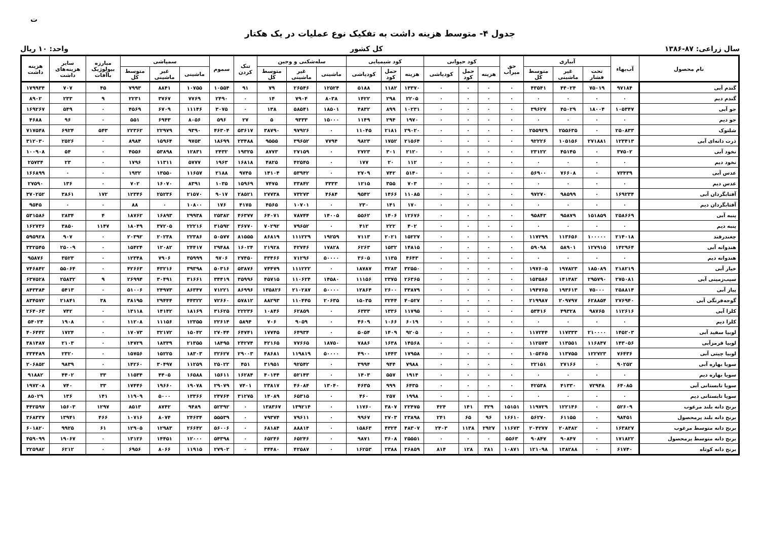ت
جدول ۴- متوسط هزینه داشت به تفکیک نوع عملیات در یک هکتار
سال زراعی: ۸۷-۱۳۸۶ کل کشور واحد: ۱۰ ریال
| نام محصول | آب‌بهاء | آبیاری | | | حق میراب | کود حیوانی | | | کود شیمیایی | | | سله‌شکنی و وجین | | | تنک کردن | سموم | سمپاشی | | | مبارزه بیولوژیک باآفات | سایر هزینه‌های داشت | هزینه داشت |
| --- | --- | --- | --- | --- | --- | --- | --- | --- | --- | --- | --- | --- | --- | --- | --- | --- | --- | --- | --- | --- | --- | --- |
| | | تحت فشار | غیر ماشینی | متوسط کل | | هزینه | حمل کود | کودپاشی | هزینه | حمل کود | کودپاشی | ماشینی | غیر ماشینی | متوسط کل | | | ماشینی | غیر ماشینی | متوسط کل | | | |
| گندم آبی | ۹۷۱۸۴ | ۷۵۰۱۹ | ۴۴۰۲۴ | ۴۳۵۴۱ | ۰ | ۰ | ۰ | ۰ | ۱۳۳۷۰ | ۱۱۸۲ | ۵۱۸۸ | ۱۲۵۲۴ | ۲۶۵۴۶ | ۷۹ | ۹۱ | ۱۰۵۵۴ | ۱۰۷۵۵ | ۸۸۴۱ | ۷۹۹۳ | ۴۵ | ۷۰۷ | ۱۷۹۹۳۴ |
| گندم دیم | ۰ | ۰ | ۰ | ۰ | ۰ | ۰ | ۰ | ۰ | ۲۲۰۵ | ۲۹۸ | ۱۴۲۲ | ۸۰۳۸ | ۷۹۰۴ | ۱۴ | ۰ | ۲۴۹۰ | ۷۷۶۹ | ۳۷۶۷ | ۲۲۳۱ | ۹ | ۲۳۳ | ۸۹۰۲ |
| جو آبی | ۱۰۵۳۴۷ | ۱۸۰۰۴ | ۴۵۰۲۹ | ۳۹۶۲۷ | ۰ | ۰ | ۰ | ۰ | ۱۰۲۳۱ | ۸۹۹ | ۴۸۳۲ | ۱۸۵۰۱ | ۵۸۵۴۱ | ۱۳۸ | ۰ | ۳۰۷۵ | ۱۱۱۴۶ | ۶۷۰۹ | ۴۵۶۹ | ۰ | ۵۴۹ | ۱۶۹۲۶۷ |
| جو دیم | ۰ | ۰ | ۰ | ۰ | ۰ | ۰ | ۰ | ۰ | ۱۹۷۰ | ۲۹۴ | ۱۱۴۹ | ۱۵۰۰۰ | ۹۳۳۳ | ۵ | ۲۷ | ۵۹۶ | ۸۰۵۶ | ۶۹۴۳ | ۵۵۱ | ۰ | ۹۶ | ۴۶۸۸ |
| شلتوک | ۲۵۰۸۳۳ | ۰ | ۲۵۵۶۳۵ | ۲۵۵۹۲۹ | ۰ | ۰ | ۰ | ۰ | ۲۹۰۲۰ | ۲۱۸۱ | ۱۱۰۴۵ | ۰ | ۹۷۹۲۶ | ۳۸۷۹۰ | ۵۳۶۱۷ | ۴۶۳۰۴ | ۹۳۹۰ | ۲۲۹۷۹ | ۲۲۳۶۲ | ۵۴۳ | ۶۹۲۴ | ۷۱۷۵۴۸ |
| ذرت دانه‌ای آبی | ۱۲۳۴۱۳ | ۲۷۱۸۸۱ | ۱۰۵۱۵۶ | ۹۲۲۲۶ | ۰ | ۰ | ۰ | ۰ | ۲۱۵۶۴ | ۱۷۵۲ | ۹۸۲۳ | ۷۷۹۴ | ۳۹۶۵۲ | ۹۵۵۵ | ۲۳۴۸۸ | ۱۸۶۹۹ | ۹۷۵۳ | ۱۵۹۶۴ | ۸۹۸۴ | ۰ | ۲۵۲۶ | ۳۱۲۰۳۰ |
| نخود آبی | ۳۷۵۰۲ | ۰ | ۴۵۱۴۵ | ۲۳۱۲۲ | ۰ | ۰ | ۰ | ۰ | ۲۱۲۰ | ۳۰۱ | ۲۷۲۳ | ۰ | ۲۷۱۵۹ | ۸۷۷۳ | ۱۹۳۲۵ | ۲۴۳۲ | ۱۲۸۳۱ | ۵۳۸۹۸ | ۴۵۵۶ | ۰ | ۵۴ | ۱۰۰۹۰۸ |
| نخود دیم | ۰ | ۰ | ۰ | ۰ | ۰ | ۰ | ۰ | ۰ | ۱۱۲ | ۲۰ | ۱۷۷ | ۰ | ۴۲۵۴۵ | ۴۸۲۵ | ۱۶۸۱۸ | ۱۹۶۳ | ۵۷۷۷ | ۱۱۳۱۱ | ۱۷۹۶ | ۰ | ۲۳ | ۲۵۷۳۴ |
| عدس آبی | ۷۳۴۳۹ | ۰ | ۷۶۶۰۸ | ۵۶۹۰۰ | ۰ | ۰ | ۰ | ۰ | ۵۱۴۰ | ۷۴۲ | ۲۷۰۹ | ۰ | ۵۳۹۴۲ | ۱۴۱۰۴ | ۹۷۴۵ | ۲۱۸۸ | ۱۱۶۵۷ | ۱۳۵۵۰ | ۱۹۳۲ | ۰ | ۰ | ۱۶۶۸۹۹ |
| عدس دیم | ۰ | ۰ | ۰ | ۰ | ۰ | ۰ | ۰ | ۰ | ۷۰۳ | ۳۵۵ | ۱۲۱۵ | ۳۳۳۳ | ۳۳۸۴۲ | ۷۴۷۵ | ۱۵۹۶۹ | ۱۰۳۵ | ۸۳۹۱ | ۱۶۰۷۰ | ۷۰۲ | ۰ | ۱۳۶ | ۲۷۵۹۰ |
| آفتابگردان آبی | ۱۶۹۲۳۴ | ۰ | ۹۸۵۹۹ | ۹۷۲۷۰ | ۰ | ۰ | ۰ | ۰ | ۱۱۰۸۵ | ۱۴۶۶ | ۹۵۴۲ | ۴۶۸۴ | ۷۳۲۷۳ | ۲۷۷۳۸ | ۲۸۵۲۱ | ۹۰۱۷ | ۲۱۵۷۰ | ۲۵۲۳۶ | ۱۲۳۴۶ | ۱۷۲ | ۳۸۶۱ | ۳۷۰۲۵۲ |
| آفتابگردان دیم | ۰ | ۰ | ۰ | ۰ | ۰ | ۰ | ۰ | ۰ | ۱۷۰ | ۱۴۱ | ۲۳۰ | ۰ | ۱۰۷۰۱ | ۴۵۶۵ | ۴۱۷۵ | ۱۷۶ | ۱۰۸۰۰ | ۰ | ۸۸ | ۰ | ۰ | ۹۵۴۵ |
| پنبه آبی | ۲۵۸۶۶۹ | ۱۵۱۸۵۹ | ۹۵۸۷۹ | ۹۵۸۴۳ | ۰ | ۰ | ۰ | ۰ | ۱۲۶۷۶ | ۱۴۰۶ | ۵۵۶۲ | ۱۴۰۰۵ | ۷۸۷۴۴ | ۶۴۰۷۱ | ۴۶۳۷۷ | ۲۵۳۸۲ | ۲۹۹۳۸ | ۱۶۸۹۳ | ۱۸۷۶۲ | ۴ | ۲۸۳۴ | ۵۳۱۵۸۶ |
| پنبه دیم | ۰ | ۰ | ۰ | ۰ | ۰ | ۰ | ۰ | ۰ | ۴۰۲ | ۲۲۲ | ۴۱۲ | ۰ | ۷۹۶۵۲ | ۷۰۲۹۲ | ۳۶۷۷۰ | ۳۱۵۹۲ | ۲۲۲۱۶ | ۳۷۲۰۵ | ۱۸۰۴۹ | ۱۱۴۷ | ۳۸۵۰ | ۱۶۲۷۳۶ |
| چغندرقند | ۲۱۴۰۱۸ | ۱۰۰۰۰۰ | ۱۱۳۶۵۶ | ۱۱۷۲۹۹ | ۰ | ۰ | ۰ | ۰ | ۱۵۲۲۷ | ۲۰۲۱ | ۷۱۱۳ | ۱۹۲۵۹ | ۱۱۱۲۲۹ | ۸۶۸۱۹ | ۸۱۵۵۵ | ۵۰۵۷۷ | ۲۲۳۸۶ | ۲۰۲۳۸ | ۲۰۳۹۲ | ۰ | ۹۰۷ | ۵۹۵۹۲۸ |
| هندوانه آبی | ۱۴۲۹۶۴ | ۱۲۷۹۱۵ | ۵۸۹۰۱ | ۵۹۰۹۸ | ۰ | ۰ | ۰ | ۰ | ۱۴۸۱۵ | ۱۵۳۲ | ۶۲۶۳ | ۱۷۸۲۸ | ۴۲۷۴۶ | ۲۱۹۲۸ | ۱۶۰۲۴ | ۲۹۴۸۸ | ۲۴۴۱۷ | ۱۲۰۸۲ | ۱۵۴۲۴ | ۰ | ۲۵۰۰۹ | ۳۳۲۵۴۵ |
| هندوانه دیم | ۰ | ۰ | ۰ | ۰ | ۰ | ۰ | ۰ | ۰ | ۴۶۴۳ | ۱۱۳۵ | ۳۶۰۵ | ۵۰۰۰۰ | ۷۱۲۹۶ | ۳۳۴۶۶ | ۲۷۴۵۰ | ۹۷۰۶ | ۳۵۹۹۹ | ۷۹۰۶ | ۱۲۳۴۸ | ۰ | ۳۵۲۳ | ۹۵۸۷۶ |
| خیار آبی | ۲۱۸۲۱۹ | ۱۸۵۰۸۹ | ۱۹۷۸۲۳ | ۱۹۷۶۰۵ | ۰ | ۰ | ۰ | ۰ | ۳۲۵۵۰ | ۳۲۸۳ | ۱۸۷۸۷ | ۰ | ۱۱۱۲۲۲ | ۷۴۴۷۹ | ۵۳۸۷۶ | ۵۰۳۱۶ | ۳۹۳۹۸ | ۴۳۲۱۶ | ۴۲۶۶۳ | ۰ | ۵۵۰۶۴ | ۷۴۶۸۴۲ |
| سیب‌زمینی آبی | ۲۷۵۰۸۱ | ۲۹۵۷۹۰ | ۱۴۱۴۸۲ | ۱۵۳۵۸۶ | ۰ | ۰ | ۰ | ۰ | ۲۶۳۶۵ | ۲۳۷۵ | ۱۱۱۵۶ | ۱۴۵۸۰ | ۱۱۰۶۲۴ | ۴۵۷۱۵ | ۳۵۹۹۶ | ۳۴۴۱۹ | ۳۱۶۶۱ | ۳۰۴۹۱ | ۲۶۹۹۴ | ۹ | ۲۵۸۳۲ | ۶۳۷۵۲۸ |
| پیاز آبی | ۲۵۸۸۱۴ | ۷۵۰۰۰ | ۱۹۳۶۱۳ | ۱۹۴۷۶۵ | ۰ | ۰ | ۰ | ۰ | ۳۳۸۷۹ | ۲۶۰۰ | ۱۲۸۶۴ | ۵۰۰۰۰ | ۲۱۰۲۸۷ | ۱۳۵۸۲۶ | ۸۶۹۹۶ | ۷۱۲۲۱ | ۸۶۳۴۷ | ۲۴۹۷۳ | ۵۱۰۰۶ | ۰ | ۵۴۱۳ | ۸۴۳۳۸۴ |
| گوجه‌فرنگی آبی | ۲۷۶۹۴۰ | ۶۲۸۸۵۴ | ۲۰۹۷۹۷ | ۲۱۹۹۸۷ | ۰ | ۰ | ۰ | ۰ | ۴۰۵۲۷ | ۳۲۴۴ | ۱۵۰۳۵ | ۲۰۶۳۵ | ۱۱۰۴۴۵ | ۸۸۲۹۳ | ۵۷۸۱۲ | ۷۲۶۶۰ | ۴۴۳۲۲ | ۲۹۴۴۴ | ۳۸۱۹۵ | ۳۸ | ۲۱۸۴۱ | ۸۳۴۵۷۲ |
| کلزا آبی | ۱۱۲۶۱۶ | ۹۸۷۶۵ | ۴۹۳۲۸ | ۵۳۴۱۶ | ۰ | ۰ | ۰ | ۰ | ۱۱۷۹۵ | ۱۳۳۶ | ۶۳۳۳ | ۰ | ۶۲۸۵۹ | ۱۰۸۴۶ | ۲۲۲۳۶ | ۳۱۶۲۵ | ۱۸۱۶۹ | ۱۴۱۴۲ | ۱۳۱۱۸ | ۰ | ۷۴۲ | ۲۶۴۰۶۳ |
| کلزا دیم | ۰ | ۰ | ۰ | ۰ | ۰ | ۰ | ۰ | ۰ | ۶۰۱۹ | ۱۰۶۶ | ۴۶۰۹ | ۰ | ۹۰۵۹ | ۷۰۶ | ۵۸۹۴ | ۲۲۶۱۴ | ۱۲۳۵۵ | ۱۱۱۵۶ | ۱۱۲۰۸ | ۰ | ۱۹۰۸ | ۵۴۰۲۴ |
| لوبیا سفید آبی | ۱۴۵۲۰۳ | ۲۱۰۰۰۰ | ۱۱۷۳۳۳ | ۱۱۷۲۴۴ | ۰ | ۰ | ۰ | ۰ | ۹۲۰۵ | ۱۴۰۹ | ۵۰۵۴ | ۰ | ۶۴۹۳۴ | ۱۷۷۴۵ | ۶۴۷۴۱ | ۲۷۰۴۴ | ۱۵۰۴۲ | ۳۲۱۷۲ | ۱۷۰۷۳ | ۰ | ۱۷۲۴ | ۴۰۶۴۴۲ |
| لوبیا قرمزآبی | ۱۴۳۰۵۶ | ۱۱۶۸۴۷ | ۱۱۳۵۵۱ | ۱۱۲۵۷۳ | ۰ | ۰ | ۰ | ۰ | ۱۴۵۶۸ | ۱۶۳۸ | ۷۸۸۶ | ۱۸۷۵۰ | ۷۷۶۶۵ | ۴۲۱۶۵ | ۲۴۲۷۴ | ۱۸۴۹۵ | ۲۱۳۵۵ | ۱۸۳۳۹ | ۱۴۷۲۹ | ۰ | ۲۱۰۳ | ۳۸۱۴۸۷ |
| لوبیا چیتی آبی | ۷۶۴۳۶ | ۱۲۲۷۲۳ | ۱۱۳۷۵۵ | ۱۰۵۳۶۵ | ۰ | ۰ | ۰ | ۰ | ۱۷۹۵۸ | ۱۴۴۳ | ۴۹۰۰ | ۵۰۰۰۰ | ۱۱۹۸۱۹ | ۴۸۶۸۱ | ۲۹۰۰۳ | ۳۲۶۲۷ | ۱۸۳۰۳ | ۱۵۲۲۵ | ۱۵۷۵۶ | ۰ | ۲۳۲۰ | ۳۳۴۴۸۹ |
| سویا بهاره آبی | ۹۰۲۵۲ | ۰ | ۲۷۱۶۶ | ۲۲۱۵۱ | ۰ | ۰ | ۰ | ۰ | ۷۹۸۸ | ۹۴۴ | ۳۹۹۴ | ۰ | ۹۲۵۴۲ | ۳۱۹۵۱ | ۴۵۱ | ۲۵۰۲۲ | ۱۱۲۵۹ | ۳۰۴۹۷ | ۱۴۲۶۰ | ۰ | ۹۸۳۹ | ۲۰۶۸۵۲ |
| سویا بهاره دیم | ۰ | ۰ | ۰ | ۰ | ۰ | ۰ | ۰ | ۰ | ۱۹۱۴ | ۵۵۷ | ۱۴۰۳ | ۰ | ۵۲۱۴۳ | ۴۰۱۴۴ | ۱۶۲۸۴ | ۱۵۶۱۱ | ۱۶۵۸۸ | ۴۴۰۵ | ۱۱۵۳۴ | ۳۳ | ۴۴۰۲ | ۹۱۸۸۲ |
| سویا تابستانی آبی | ۶۴۰۸۵ | ۷۲۹۴۸ | ۴۱۳۳۰ | ۴۲۵۳۸ | ۰ | ۰ | ۰ | ۰ | ۶۴۳۵ | ۹۹۹ | ۴۶۳۵ | ۱۳۰۴۰ | ۴۶۰۸۴ | ۲۳۸۱۷ | ۷۴۰۱ | ۲۹۰۷۹ | ۱۹۰۷۸ | ۱۹۶۶۰ | ۱۷۴۴۶ | ۳۳ | ۷۴۰ | ۱۹۷۲۰۸ |
| سویا تابستانی دیم | ۰ | ۰ | ۰ | ۰ | ۰ | ۰ | ۰ | ۰ | ۱۹۹۸ | ۲۵۷ | ۴۶۰ | ۰ | ۶۵۳۱۵ | ۱۴۰۸۹ | ۳۱۲۷۵ | ۲۴۷۶۴ | ۱۳۳۶۶ | ۵۰۰۰ | ۱۱۹۰۹ | ۱۴۱ | ۱۳۶ | ۸۵۰۲۹ |
| برنج دانه بلند مرغوب | ۵۲۶۰۹ | ۰ | ۱۲۲۱۴۶ | ۱۱۹۷۲۹ | ۱۵۱۵۱ | ۳۲۹ | ۱۴۱ | ۴۲۴ | ۲۲۴۷۵ | ۳۸۰۷ | ۱۱۷۶۰ | ۰ | ۱۳۹۲۱۴ | ۱۳۸۳۶۷ | ۰ | ۵۲۳۹۲ | ۹۴۸۹ | ۸۷۴۲ | ۸۵۱۳ | ۱۲۹۷ | ۱۵۶۰۳ | ۴۴۲۵۹۷ |
| برنج دانه بلند پرمحصول | ۹۸۴۵۱ | ۰ | ۶۱۱۵۵ | ۵۶۲۷۰ | ۱۶۶۱۰ | ۹۶ | ۶۵ | ۲۴۱ | ۲۳۸۹۸ | ۲۷۰۳ | ۹۹۶۷ | ۰ | ۷۹۶۱۱ | ۷۹۳۷۴ | ۰ | ۵۵۵۳۹ | ۲۴۶۳۴ | ۸۰۷۴ | ۱۰۷۱۶ | ۴۶۶ | ۱۳۹۴۱ | ۳۶۸۳۳۷ |
| برنج دانه متوسط مرغوب | ۱۶۳۸۲۷ | ۰ | ۲۰۸۴۸۲ | ۲۰۴۲۷۷ | ۱۱۶۷۳ | ۲۹۲۷ | ۱۱۳۸ | ۲۴۰۳ | ۴۸۳۰۷ | ۴۳۲۴ | ۱۵۸۶۳ | ۰ | ۸۸۸۱۴ | ۶۸۱۸۴ | ۰ | ۵۶۰۰۶ | ۲۶۶۴۲ | ۱۲۹۸۳ | ۱۲۹۰۵ | ۶۱ | ۹۹۲۵ | ۶۰۱۸۲۰ |
| برنج دانه متوسط پرمحصول | ۱۷۱۸۲۲ | ۰ | ۹۰۸۴۷ | ۹۰۸۴۷ | ۵۵۶۳ | ۰ | ۰ | ۰ | ۲۵۵۵۱ | ۳۶۰۸ | ۹۸۷۱ | ۰ | ۶۵۲۴۶ | ۶۵۲۴۶ | ۰ | ۵۴۳۹۸ | ۱۲۰۰۰ | ۱۴۴۵۱ | ۱۳۱۲۶ | ۰ | ۱۹۰۶۷ | ۴۵۹۰۹۹ |
| برنج دانه کوتاه | ۶۱۷۴۰ | ۰ | ۱۳۸۲۸۸ | ۱۲۱۰۹۸ | ۱۰۸۷۱ | ۲۸۱ | ۱۲۸ | ۸۱۴ | ۳۶۸۵۹ | ۲۳۸۸ | ۱۶۲۵۳ | ۰ | ۴۲۵۸۷ | ۳۴۴۸۰ | ۰ | ۲۷۹۰۲ | ۱۱۹۱۵ | ۸۰۶۶ | ۶۹۵۶ | ۰ | ۶۲۱۲ | ۳۲۵۹۸۲ |